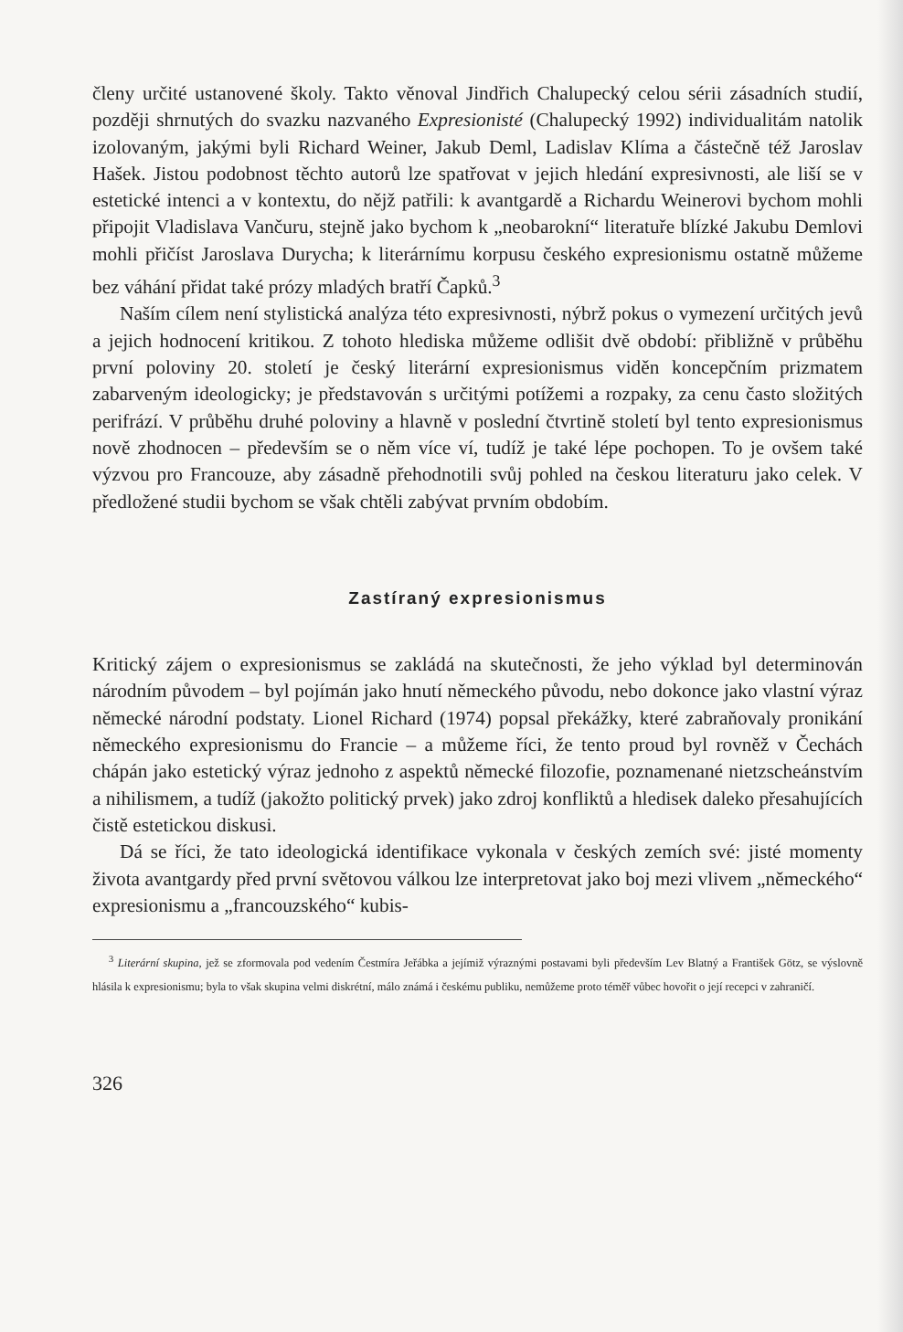členy určité ustanovené školy. Takto věnoval Jindřich Chalupecký celou sérii zásadních studií, později shrnutých do svazku nazvaného Expresionisté (Chalupecký 1992) individualitám natolik izolovaným, jakými byli Richard Weiner, Jakub Deml, Ladislav Klíma a částečně též Jaroslav Hašek. Jistou podobnost těchto autorů lze spatřovat v jejich hledání expresivnosti, ale liší se v estetické intenci a v kontextu, do nějž patřili: k avantgardě a Richardu Weinerovi bychom mohli připojit Vladislava Vančuru, stejně jako bychom k „neobarokní“ literatuře blízké Jakubu Demlovi mohli přičíst Jaroslava Durycha; k literárnímu korpusu českého expresionismu ostatně můžeme bez váhání přidat také prózy mladých bratří Čapků.<sup>3</sup>
Naším cílem není stylistická analýza této expresivnosti, nýbrž pokus o vymezení určitých jevů a jejich hodnocení kritikou. Z tohoto hlediska můžeme odlišit dvě období: přibližně v průběhu první poloviny 20. století je český literární expresionismus viděn koncepčním prizmatem zabarveným ideologicky; je představován s určitými potížemi a rozpaky, za cenu často složitých perifrází. V průběhu druhé poloviny a hlavně v poslední čtvrtině století byl tento expresionismus nově zhodnocen – především se o něm více ví, tudíž je také lépe pochopen. To je ovšem také výzvou pro Francouze, aby zásadně přehodnotili svůj pohled na českou literaturu jako celek. V předložené studii bychom se však chtěli zabývat prvním obdobím.
Zastíraný expresionismus
Kritický zájem o expresionismus se zakládá na skutečnosti, že jeho výklad byl determinován národním původem – byl pojímán jako hnutí německého původu, nebo dokonce jako vlastní výraz německé národní podstaty. Lionel Richard (1974) popsal překážky, které zabraňovaly pronikání německého expresionismu do Francie – a můžeme říci, že tento proud byl rovněž v Čechách chápán jako estetický výraz jednoho z aspektů německé filozofie, poznamenané nietzscheánstvím a nihilismem, a tudíž (jakožto politický prvek) jako zdroj konfliktů a hledisek daleko přesahujících čistě estetickou diskusi.
Dá se říci, že tato ideologická identifikace vykonala v českých zemích své: jisté momenty života avantgardy před první světovou válkou lze interpretovat jako boj mezi vlivem „německého“ expresionismu a „francouzského“ kubis-
<sup>3</sup> Literární skupina, jež se zformovala pod vedením Čestmíra Jeřábka a jejímiž výraznými postavami byli především Lev Blatný a František Götz, se výslovně hlásila k expresionismu; byla to však skupina velmi diskrétní, málo známá i českému publiku, nemůžeme proto téměř vůbec hovořit o její recepci v zahraničí.
326